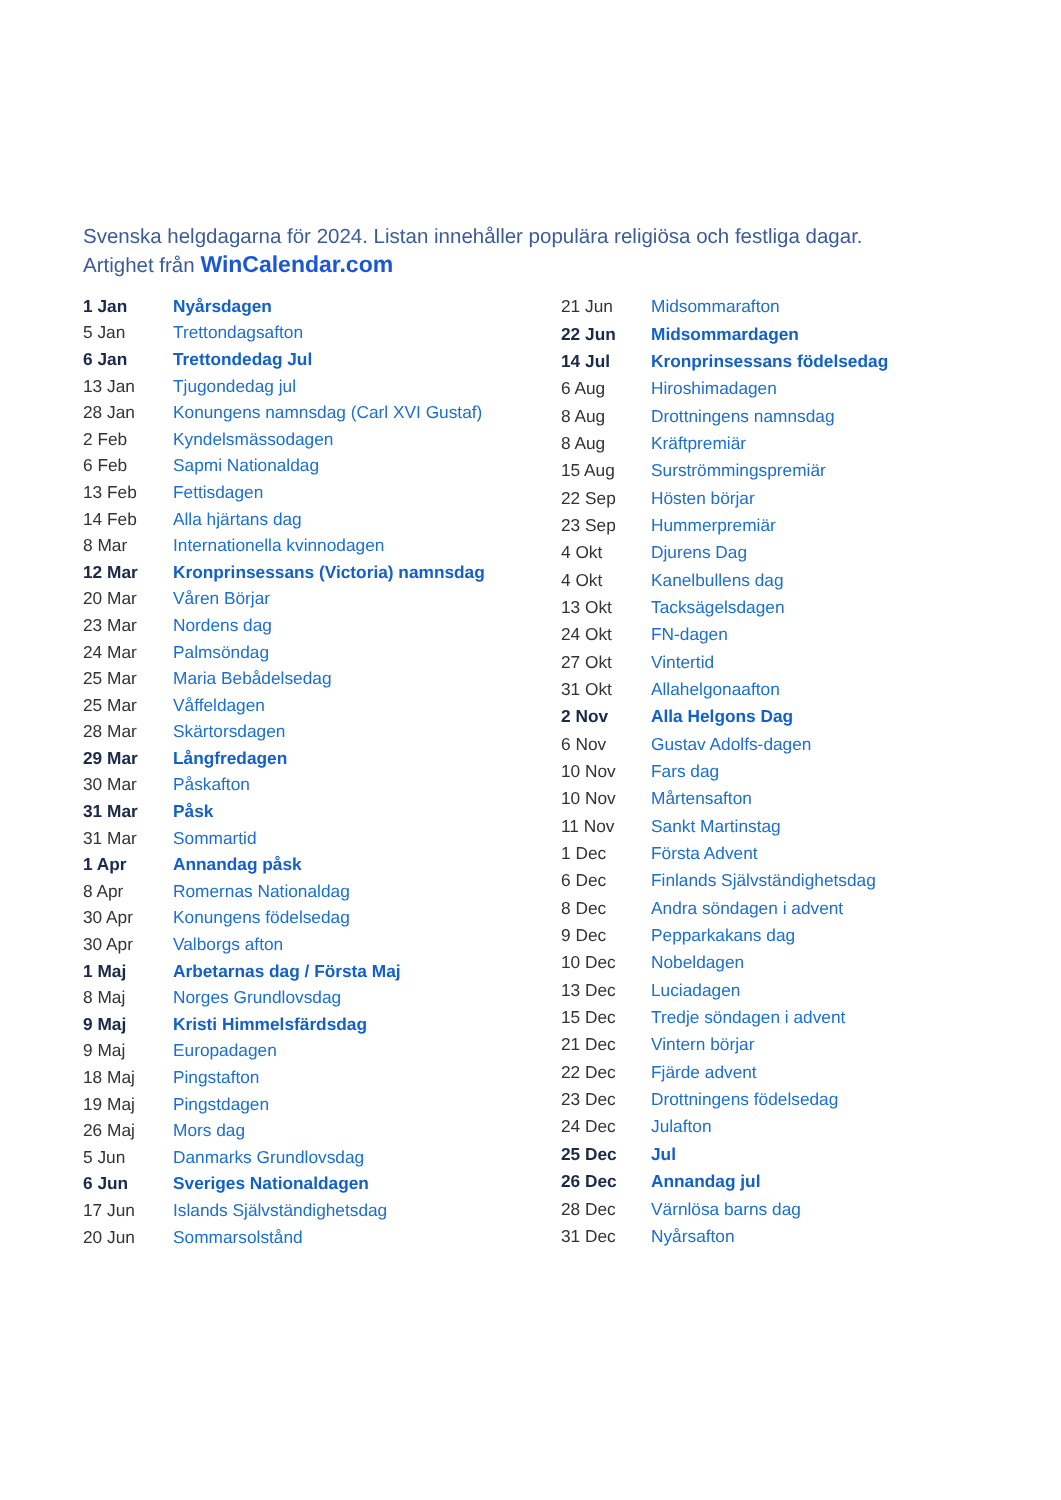Svenska helgdagarna för 2024. Listan innehåller populära religiösa och festliga dagar.
Artighet från WinCalendar.com
| 1 Jan | Nyårsdagen |
| 5 Jan | Trettondagsafton |
| 6 Jan | Trettondedag Jul |
| 13 Jan | Tjugondedag jul |
| 28 Jan | Konungens namnsdag (Carl XVI Gustaf) |
| 2 Feb | Kyndelsmässodagen |
| 6 Feb | Sapmi Nationaldag |
| 13 Feb | Fettisdagen |
| 14 Feb | Alla hjärtans dag |
| 8 Mar | Internationella kvinnodagen |
| 12 Mar | Kronprinsessans (Victoria) namnsdag |
| 20 Mar | Våren Börjar |
| 23 Mar | Nordens dag |
| 24 Mar | Palmsöndag |
| 25 Mar | Maria Bebådelsedag |
| 25 Mar | Våffeldagen |
| 28 Mar | Skärtorsdagen |
| 29 Mar | Långfredagen |
| 30 Mar | Påskafton |
| 31 Mar | Påsk |
| 31 Mar | Sommartid |
| 1 Apr | Annandag påsk |
| 8 Apr | Romernas Nationaldag |
| 30 Apr | Konungens födelsedag |
| 30 Apr | Valborgs afton |
| 1 Maj | Arbetarnas dag / Första Maj |
| 8 Maj | Norges Grundlovsdag |
| 9 Maj | Kristi Himmelsfärdsdag |
| 9 Maj | Europadagen |
| 18 Maj | Pingstafton |
| 19 Maj | Pingstdagen |
| 26 Maj | Mors dag |
| 5 Jun | Danmarks Grundlovsdag |
| 6 Jun | Sveriges Nationaldagen |
| 17 Jun | Islands Självständighetsdag |
| 20 Jun | Sommarsolstånd |
| 21 Jun | Midsommarafton |
| 22 Jun | Midsommardagen |
| 14 Jul | Kronprinsessans födelsedag |
| 6 Aug | Hiroshimadagen |
| 8 Aug | Drottningens namnsdag |
| 8 Aug | Kräftpremiär |
| 15 Aug | Surströmmingspremiär |
| 22 Sep | Hösten börjar |
| 23 Sep | Hummerpremiär |
| 4 Okt | Djurens Dag |
| 4 Okt | Kanelbullens dag |
| 13 Okt | Tacksägelsdagen |
| 24 Okt | FN-dagen |
| 27 Okt | Vintertid |
| 31 Okt | Allahelgonaafton |
| 2 Nov | Alla Helgons Dag |
| 6 Nov | Gustav Adolfs-dagen |
| 10 Nov | Fars dag |
| 10 Nov | Mårtensafton |
| 11 Nov | Sankt Martinstag |
| 1 Dec | Första Advent |
| 6 Dec | Finlands Självständighetsdag |
| 8 Dec | Andra söndagen i advent |
| 9 Dec | Pepparkakans dag |
| 10 Dec | Nobeldagen |
| 13 Dec | Luciadagen |
| 15 Dec | Tredje söndagen i advent |
| 21 Dec | Vintern börjar |
| 22 Dec | Fjärde advent |
| 23 Dec | Drottningens födelsedag |
| 24 Dec | Julafton |
| 25 Dec | Jul |
| 26 Dec | Annandag jul |
| 28 Dec | Värnlösa barns dag |
| 31 Dec | Nyårsafton |